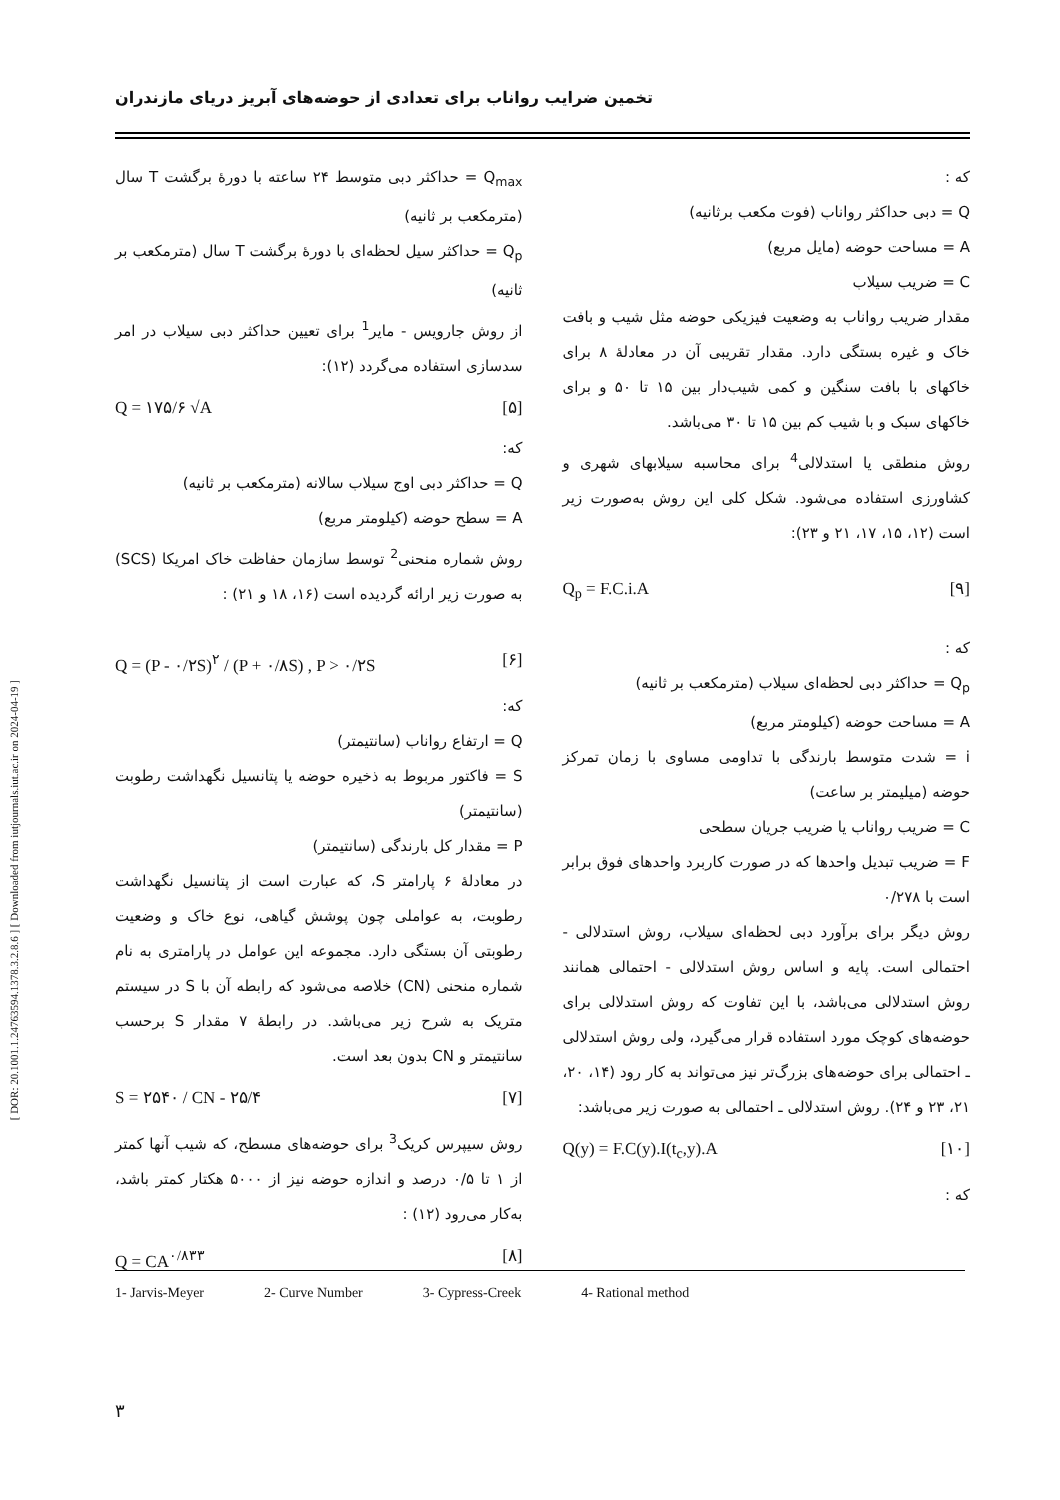[ DOR: 20.1001.1.24763594.1378.3.2.8.6 ] [ Downloaded from iutjournals.iut.ac.ir on 2024-04-19 ]
تخمین ضرایب رواناب برای تعدادی از حوضه‌های آبریز دریای مازندران
Q<sub>max</sub> = حداکثر دبی متوسط ۲۴ ساعته با دورهٔ برگشت T سال (مترمکعب بر ثانیه)
Q<sub>p</sub> = حداکثر سیل لحظه‌ای با دورهٔ برگشت T سال (مترمکعب بر ثانیه)
از روش جارویس - مایر<sup>1</sup> برای تعیین حداکثر دبی سیلاب در امر سدسازی استفاده می‌گردد (۱۲):
Q = ۱۷۵/۶ √A [۵]
که:
Q = حداکثر دبی اوج سیلاب سالانه (مترمکعب بر ثانیه)
A = سطح حوضه (کیلومتر مربع)
روش شماره منحنی<sup>2</sup> توسط سازمان حفاظت خاک امریکا (SCS) به صورت زیر ارائه گردیده است (۱۶، ۱۸ و ۲۱) :
Q = (P - ۰/۲S)<sup>۲</sup> / (P + ۰/۸S) , P > ۰/۲S [۶]
که:
Q = ارتفاع رواناب (سانتیمتر)
S = فاکتور مربوط به ذخیره حوضه یا پتانسیل نگهداشت رطوبت (سانتیمتر)
P = مقدار کل بارندگی (سانتیمتر)
در معادلهٔ ۶ پارامتر S، که عبارت است از پتانسیل نگهداشت رطوبت، به عواملی چون پوشش گیاهی، نوع خاک و وضعیت رطوبتی آن بستگی دارد. مجموعه این عوامل در پارامتری به نام شماره منحنی (CN) خلاصه می‌شود که رابطه آن با S در سیستم متریک به شرح زیر می‌باشد. در رابطهٔ ۷ مقدار S برحسب سانتیمتر و CN بدون بعد است.
S = ۲۵۴۰ / CN - ۲۵/۴ [۷]
روش سیپرس کریک<sup>3</sup> برای حوضه‌های مسطح، که شیب آنها کمتر از ۱ تا ۰/۵ درصد و اندازه حوضه نیز از ۵۰۰۰ هکتار کمتر باشد، به‌کار می‌رود (۱۲) :
Q = CA<sup>۰/۸۳۳</sup> [۸]
که :
Q = دبی حداکثر رواناب (فوت مکعب برثانیه)
A = مساحت حوضه (مایل مربع)
C = ضریب سیلاب
مقدار ضریب رواناب به وضعیت فیزیکی حوضه مثل شیب و بافت خاک و غیره بستگی دارد. مقدار تقریبی آن در معادلهٔ ۸ برای خاکهای با بافت سنگین و کمی شیب‌دار بین ۱۵ تا ۵۰ و برای خاکهای سبک و با شیب کم بین ۱۵ تا ۳۰ می‌باشد.
روش منطقی یا استدلالی<sup>4</sup> برای محاسبه سیلابهای شهری و کشاورزی استفاده می‌شود. شکل کلی این روش به‌صورت زیر است (۱۲، ۱۵، ۱۷، ۲۱ و ۲۳):
Q<sub>p</sub> = F.C.i.A [۹]
که :
Q<sub>p</sub> = حداکثر دبی لحظه‌ای سیلاب (مترمکعب بر ثانیه)
A = مساحت حوضه (کیلومتر مربع)
i = شدت متوسط بارندگی با تداومی مساوی با زمان تمرکز حوضه (میلیمتر بر ساعت)
C = ضریب رواناب یا ضریب جریان سطحی
F = ضریب تبدیل واحدها که در صورت کاربرد واحدهای فوق برابر است با ۰/۲۷۸
روش دیگر برای برآورد دبی لحظه‌ای سیلاب، روش استدلالی - احتمالی است. پایه و اساس روش استدلالی - احتمالی همانند روش استدلالی می‌باشد، با این تفاوت که روش استدلالی برای حوضه‌های کوچک مورد استفاده قرار می‌گیرد، ولی روش استدلالی ـ احتمالی برای حوضه‌های بزرگ‌تر نیز می‌تواند به کار رود (۱۴، ۲۰، ۲۱، ۲۳ و ۲۴). روش استدلالی ـ احتمالی به صورت زیر می‌باشد:
Q(y) = F.C(y).I(t<sub>c</sub>,y).A [۱۰]
که :
1- Jarvis-Meyer 2- Curve Number 3- Cypress-Creek 4- Rational method
۳